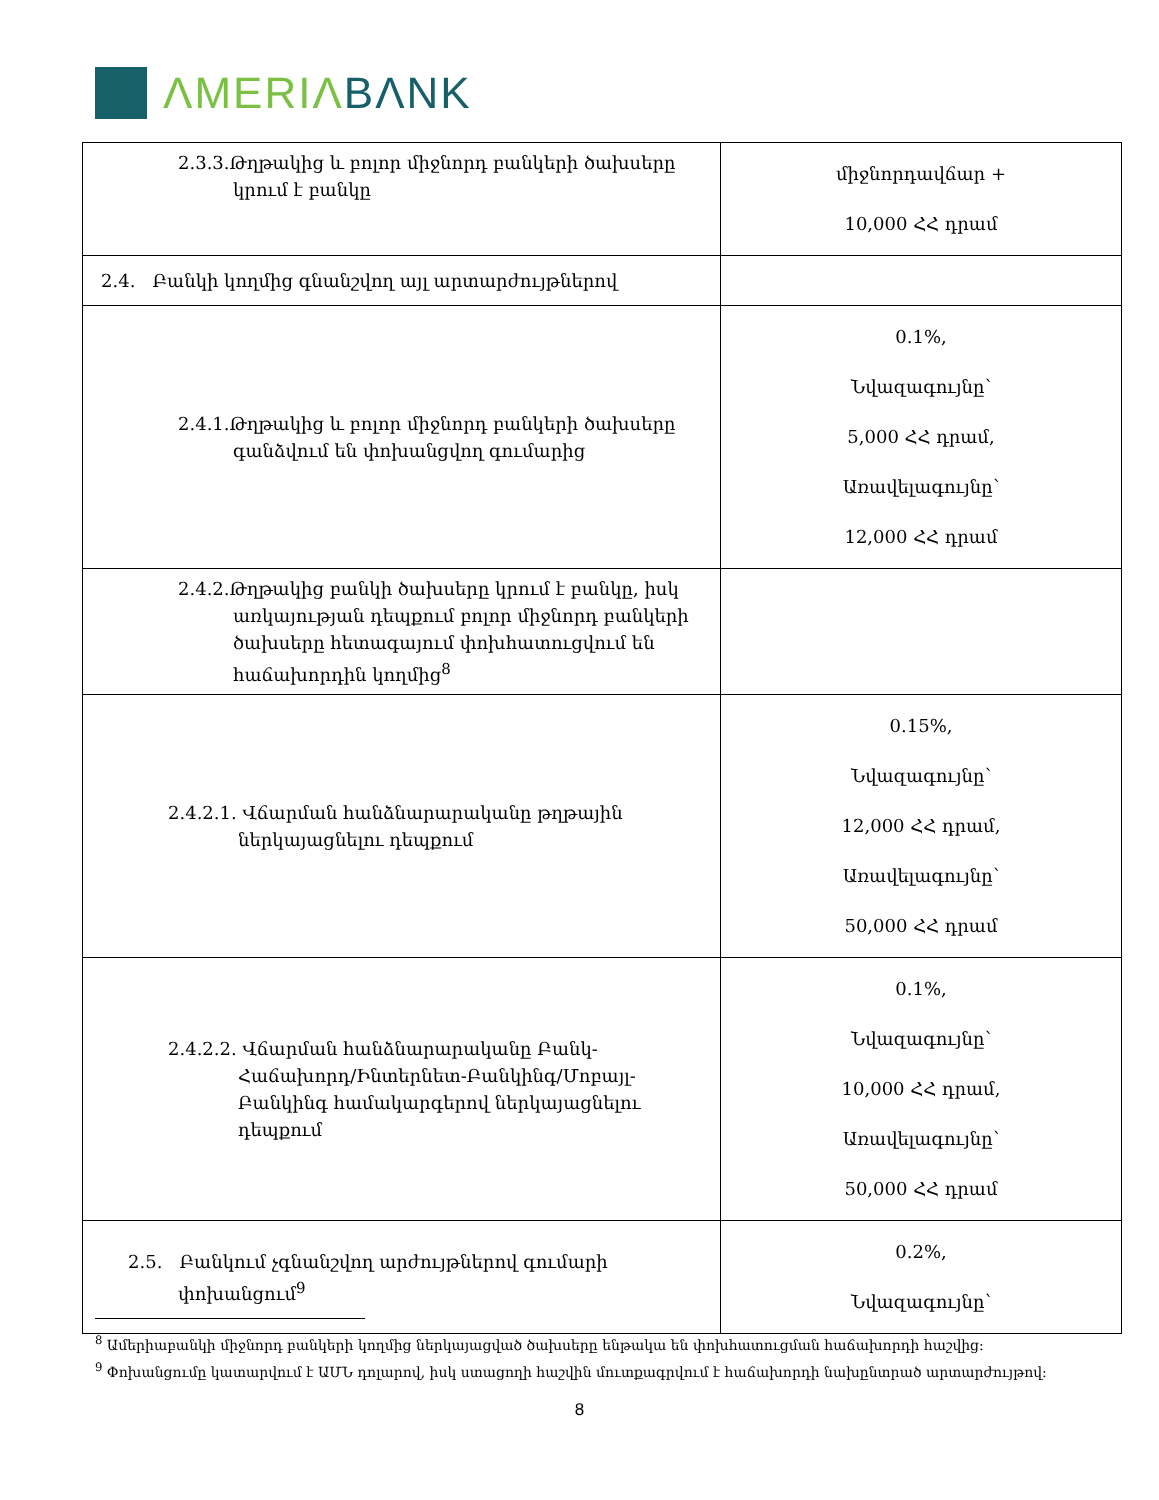ΛMERIΛ BΛNK
| 2.3.3.Թղթակից և բոլոր միջնորդ բանկերի ծախսերը կրում է բանկը | միջնորդավճար + 10,000 ՀՀ դրամ |
| 2.4. Բանկի կողմից գնանշվող այլ արտարժույթներով | |
| 2.4.1.Թղթակից և բոլոր միջնորդ բանկերի ծախսերը գանձվում են փոխանցվող գումարից | 0.1%, Նվազագույնը՝ 5,000 ՀՀ դրամ, Առավելագույնը՝ 12,000 ՀՀ դրամ |
| 2.4.2.Թղթակից բանկի ծախսերը կրում է բանկը, իսկ առկայության դեպքում բոլոր միջնորդ բանկերի ծախսերը հետագայում փոխհատուցվում են հաճախորդին կողմից<sup>8</sup> | |
| 2.4.2.1. Վճարման հանձնարարականը թղթային ներկայացնելու դեպքում | 0.15%, Նվազագույնը՝ 12,000 ՀՀ դրամ, Առավելագույնը՝ 50,000 ՀՀ դրամ |
| 2.4.2.2. Վճարման հանձնարարականը Բանկ-Հաճախորդ/Ինտերնետ-Բանկինգ/Մոբայլ-Բանկինգ համակարգերով ներկայացնելու դեպքում | 0.1%, Նվազագույնը՝ 10,000 ՀՀ դրամ, Առավելագույնը՝ 50,000 ՀՀ դրամ |
| 2.5. Բանկում չգնանշվող արժույթներով գումարի փոխանցում<sup>9</sup> | 0.2%, Նվազագույնը՝ |
<sup>8</sup> Ամերիաբանկի միջնորդ բանկերի կողմից ներկայացված ծախսերը ենթակա են փոխհատուցման հաճախորդի հաշվից:
<sup>9</sup> Փոխանցումը կատարվում է ԱՄՆ դոլարով, իսկ ստացողի հաշվին մուտքագրվում է հաճախորդի նախընտրած արտարժույթով:
8